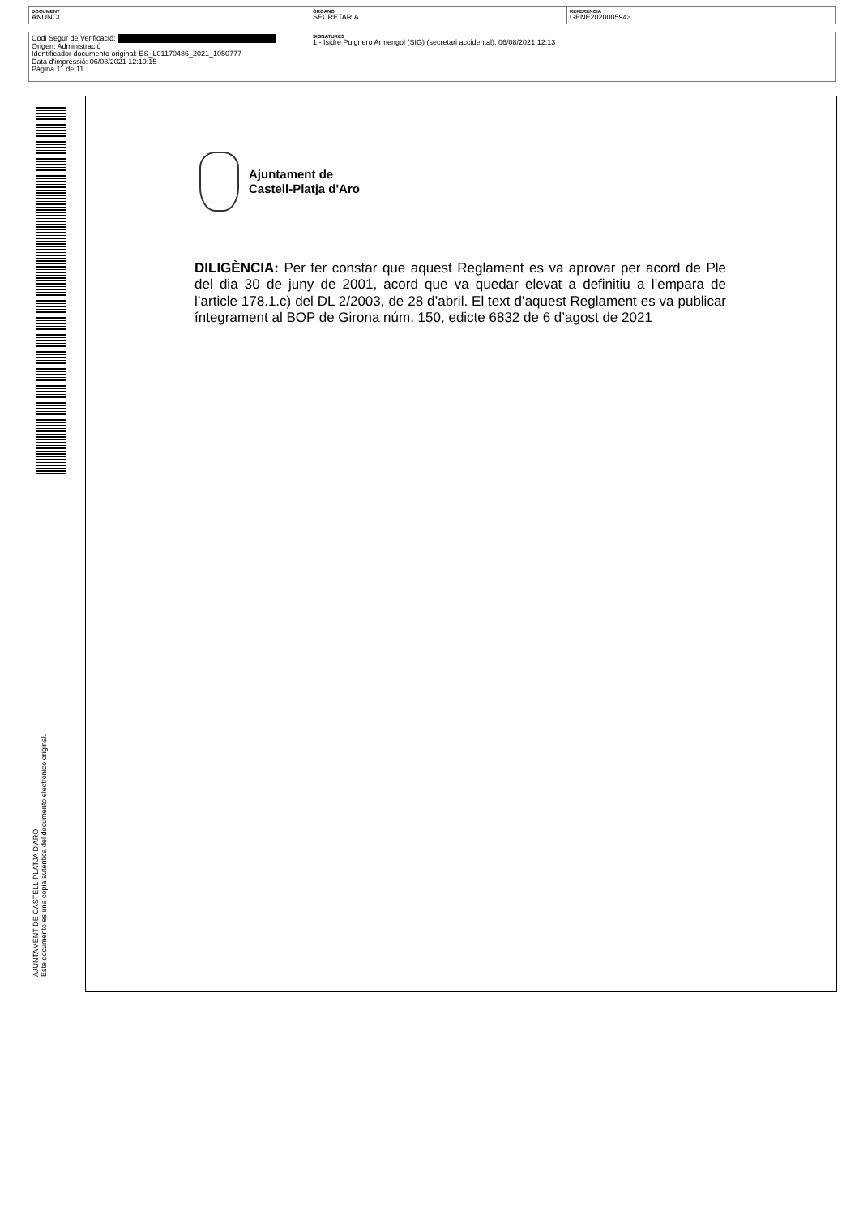| DOCUMENT ANUNCI | ÓRGANO SECRETARIA | REFERENCIA GENE2020005943 |
| Codi Segur de Verificació: Origen: Administració Identificador documento original: ES_L01170486_2021_1050777 Data d'impressió: 06/08/2021 12:19:15 Pàgina 11 de 11 | SIGNATURES 1.- Isidre Puignero Armengol (SIG) (secretari accidental), 06/08/2021 12:13 |
Ajuntament de
Castell-Platja d'Aro
DILIGÈNCIA: Per fer constar que aquest Reglament es va aprovar per acord de Ple del dia 30 de juny de 2001, acord que va quedar elevat a definitiu a l’empara de l’article 178.1.c) del DL 2/2003, de 28 d’abril. El text d’aquest Reglament es va publicar íntegrament al BOP de Girona núm. 150, edicte 6832 de 6 d’agost de 2021
AJUNTAMENT DE CASTELL-PLATJA D'ARO
Este documento es una copia auténtica del documento electrónico original.